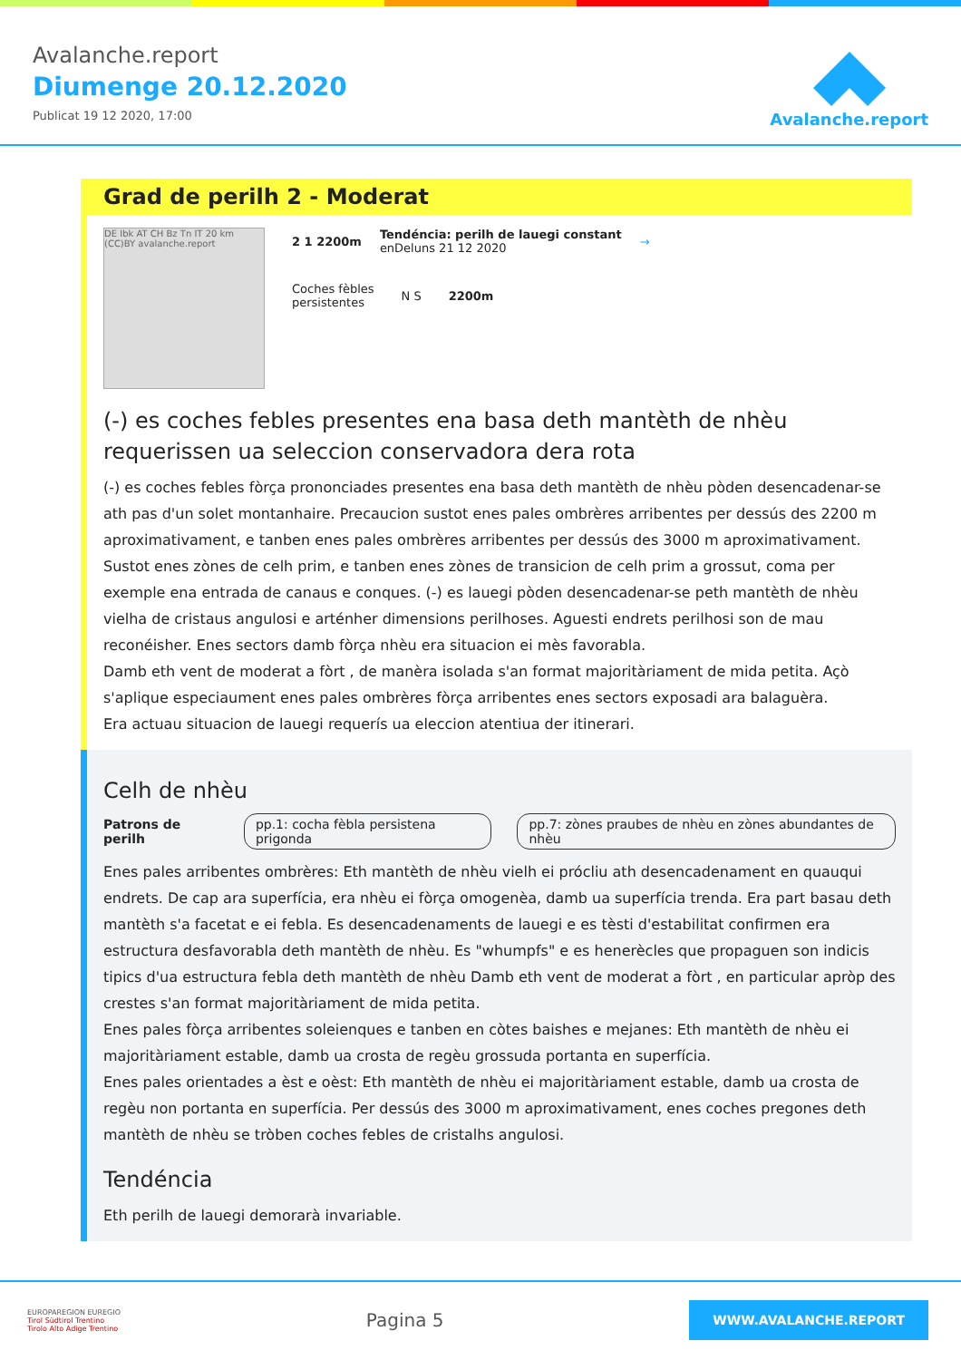Avalanche.report
Diumenge 20.12.2020
Publicat 19 12 2020, 17:00
Avalanche.report
Grad de perilh 2 - Moderat
DE Ibk AT CH Bz Tn IT 20 km (CC)BY avalanche.report
2 1 2200m
Tendéncia: perilh de lauegi constant
enDeluns 21 12 2020
→
Coches fèbles
persistentes
N S 2200m
(-) es coches febles presentes ena basa deth mantèth de nhèu requerissen ua seleccion conservadora dera rota
(-) es coches febles fòrça prononciades presentes ena basa deth mantèth de nhèu pòden desencadenar-se ath pas d'un solet montanhaire. Precaucion sustot enes pales ombrères arribentes per dessús des 2200 m aproximativament, e tanben enes pales ombrères arribentes per dessús des 3000 m aproximativament. Sustot enes zònes de celh prim, e tanben enes zònes de transicion de celh prim a grossut, coma per exemple ena entrada de canaus e conques. (-) es lauegi pòden desencadenar-se peth mantèth de nhèu vielha de cristaus angulosi e arténher dimensions perilhoses. Aguesti endrets perilhosi son de mau reconéisher. Enes sectors damb fòrça nhèu era situacion ei mès favorabla.
Damb eth vent de moderat a fòrt , de manèra isolada s'an format majoritàriament de mida petita. Açò s'aplique especiaument enes pales ombrères fòrça arribentes enes sectors exposadi ara balaguèra.
Era actuau situacion de lauegi requerís ua eleccion atentiua der itinerari.
Celh de nhèu
Patrons de perilh pp.1: cocha fèbla persistena prigonda pp.7: zònes praubes de nhèu en zònes abundantes de nhèu
Enes pales arribentes ombrères: Eth mantèth de nhèu vielh ei prócliu ath desencadenament en quauqui endrets. De cap ara superfícia, era nhèu ei fòrça omogenèa, damb ua superfícia trenda. Era part basau deth mantèth s'a facetat e ei febla. Es desencadenaments de lauegi e es tèsti d'estabilitat confirmen era estructura desfavorabla deth mantèth de nhèu. Es "whumpfs" e es henerècles que propaguen son indicis tipics d'ua estructura febla deth mantèth de nhèu Damb eth vent de moderat a fòrt , en particular apròp des crestes s'an format majoritàriament de mida petita.
Enes pales fòrça arribentes soleienques e tanben en còtes baishes e mejanes: Eth mantèth de nhèu ei majoritàriament estable, damb ua crosta de regèu grossuda portanta en superfícia.
Enes pales orientades a èst e oèst: Eth mantèth de nhèu ei majoritàriament estable, damb ua crosta de regèu non portanta en superfícia. Per dessús des 3000 m aproximativament, enes coches pregones deth mantèth de nhèu se tròben coches febles de cristalhs angulosi.
Tendéncia
Eth perilh de lauegi demorarà invariable.
EUROPAREGION EUREGIO
Tirol Südtirol Trentino
Tirolo Alto Adige Trentino
Pagina 5
WWW.AVALANCHE.REPORT